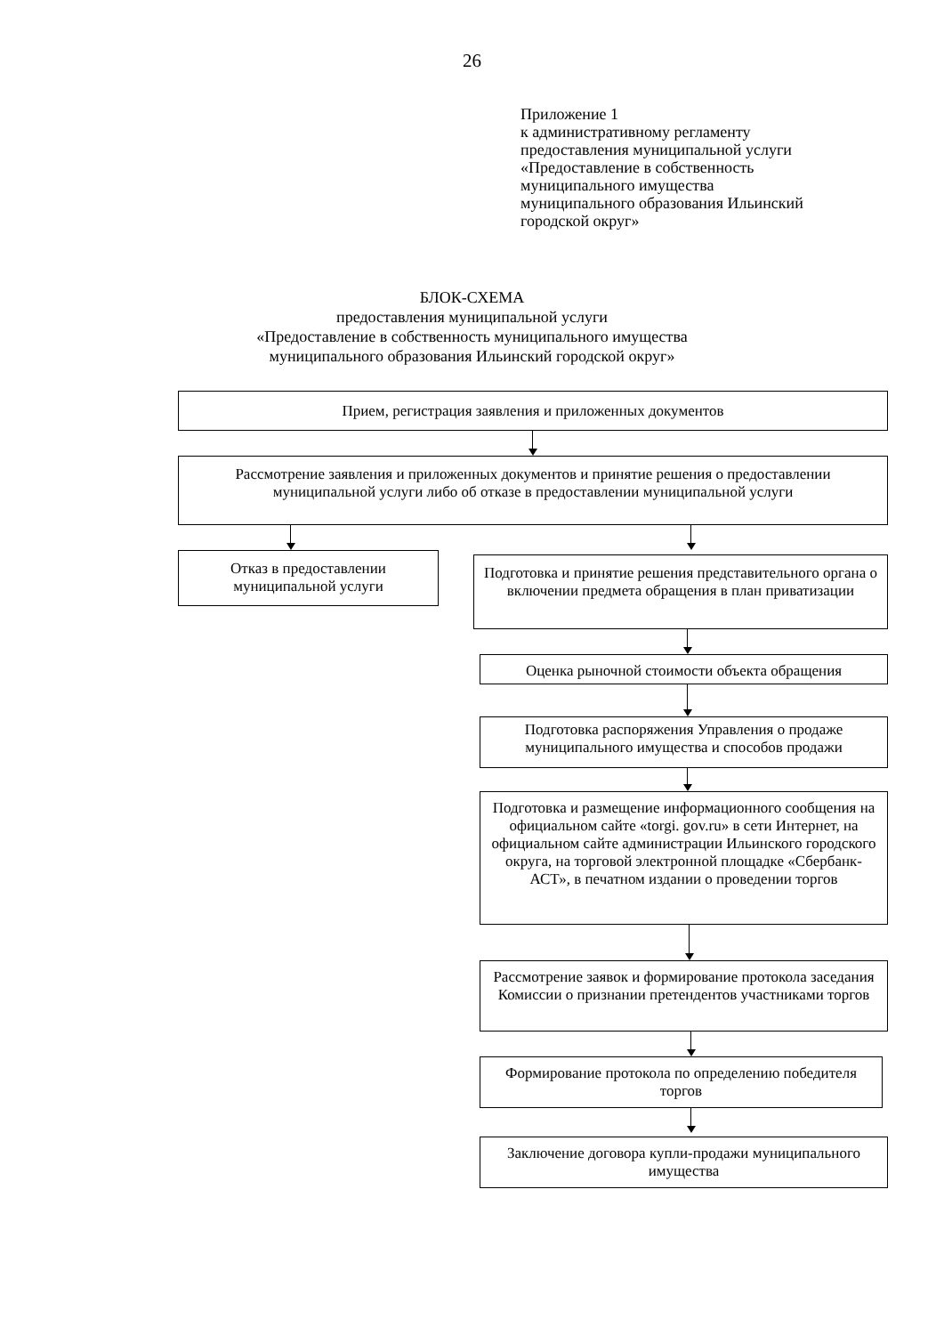26
Приложение 1
к административному регламенту
предоставления муниципальной услуги
«Предоставление в собственность
муниципального имущества
муниципального образования Ильинский
городской округ»
БЛОК-СХЕМА
предоставления муниципальной услуги
«Предоставление в собственность муниципального имущества
муниципального образования Ильинский городской округ»
Прием, регистрация заявления и приложенных документов
Рассмотрение заявления и приложенных документов и принятие решения о предоставлении муниципальной услуги либо об отказе в предоставлении муниципальной услуги
Отказ в предоставлении муниципальной услуги
Подготовка и принятие решения представительного органа о включении предмета обращения в план приватизации
Оценка рыночной стоимости объекта обращения
Подготовка распоряжения Управления о продаже муниципального имущества и способов продажи
Подготовка и размещение информационного сообщения на официальном сайте «torgi. gov.ru» в сети Интернет, на официальном сайте администрации Ильинского городского округа, на торговой электронной площадке «Сбербанк-АСТ», в печатном издании о проведении торгов
Рассмотрение заявок и формирование протокола заседания Комиссии о признании претендентов участниками торгов
Формирование протокола по определению победителя торгов
Заключение договора купли-продажи муниципального имущества